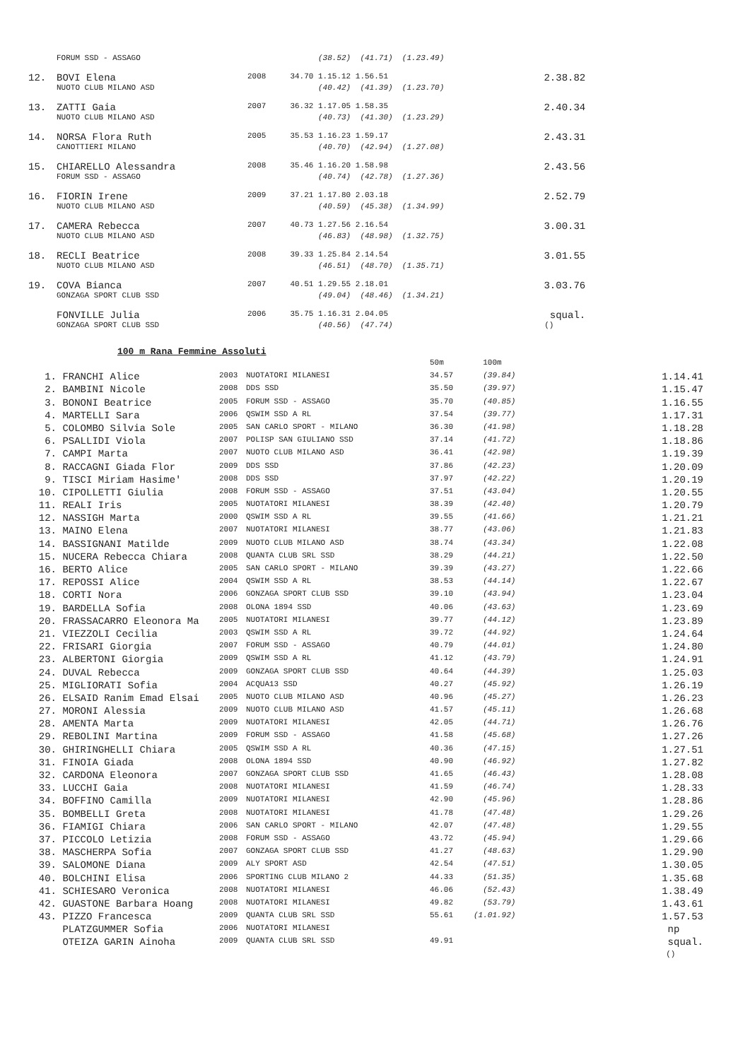| | FORUM SSD - ASSAGO | | | (38.52) (41.71) (1.23.49) | |
| 12. | BOVI Elena | 2008 | 34.70 | 1.15.12 1.56.51 | 2.38.82 |
| | NUOTO CLUB MILANO ASD | | | (40.42) (41.39) (1.23.70) | |
| 13. | ZATTI Gaia | 2007 | 36.32 | 1.17.05 1.58.35 | 2.40.34 |
| | NUOTO CLUB MILANO ASD | | | (40.73) (41.30) (1.23.29) | |
| 14. | NORSA Flora Ruth | 2005 | 35.53 | 1.16.23 1.59.17 | 2.43.31 |
| | CANOTTIERI MILANO | | | (40.70) (42.94) (1.27.08) | |
| 15. | CHIARELLO Alessandra | 2008 | 35.46 | 1.16.20 1.58.98 | 2.43.56 |
| | FORUM SSD - ASSAGO | | | (40.74) (42.78) (1.27.36) | |
| 16. | FIORIN Irene | 2009 | 37.21 | 1.17.80 2.03.18 | 2.52.79 |
| | NUOTO CLUB MILANO ASD | | | (40.59) (45.38) (1.34.99) | |
| 17. | CAMERA Rebecca | 2007 | 40.73 | 1.27.56 2.16.54 | 3.00.31 |
| | NUOTO CLUB MILANO ASD | | | (46.83) (48.98) (1.32.75) | |
| 18. | RECLI Beatrice | 2008 | 39.33 | 1.25.84 2.14.54 | 3.01.55 |
| | NUOTO CLUB MILANO ASD | | | (46.51) (48.70) (1.35.71) | |
| 19. | COVA Bianca | 2007 | 40.51 | 1.29.55 2.18.01 | 3.03.76 |
| | GONZAGA SPORT CLUB SSD | | | (49.04) (48.46) (1.34.21) | |
| | FONVILLE Julia | 2006 | 35.75 | 1.16.31 2.04.05 | squal. |
| | GONZAGA SPORT CLUB SSD | | | (40.56) (47.74) | () |
100 m Rana Femmine Assoluti
| | | | | 50m | 100m | |
| 1. | FRANCHI Alice | 2003 | NUOTATORI MILANESI | 34.57 | (39.84) | 1.14.41 |
| 2. | BAMBINI Nicole | 2008 | DDS SSD | 35.50 | (39.97) | 1.15.47 |
| 3. | BONONI Beatrice | 2005 | FORUM SSD - ASSAGO | 35.70 | (40.85) | 1.16.55 |
| 4. | MARTELLI Sara | 2006 | QSWIM SSD A RL | 37.54 | (39.77) | 1.17.31 |
| 5. | COLOMBO Silvia Sole | 2005 | SAN CARLO SPORT - MILANO | 36.30 | (41.98) | 1.18.28 |
| 6. | PSALLIDI Viola | 2007 | POLISP SAN GIULIANO SSD | 37.14 | (41.72) | 1.18.86 |
| 7. | CAMPI Marta | 2007 | NUOTO CLUB MILANO ASD | 36.41 | (42.98) | 1.19.39 |
| 8. | RACCAGNI Giada Flor | 2009 | DDS SSD | 37.86 | (42.23) | 1.20.09 |
| 9. | TISCI Miriam Hasime' | 2008 | DDS SSD | 37.97 | (42.22) | 1.20.19 |
| 10. | CIPOLLETTI Giulia | 2008 | FORUM SSD - ASSAGO | 37.51 | (43.04) | 1.20.55 |
| 11. | REALI Iris | 2005 | NUOTATORI MILANESI | 38.39 | (42.40) | 1.20.79 |
| 12. | NASSIGH Marta | 2000 | QSWIM SSD A RL | 39.55 | (41.66) | 1.21.21 |
| 13. | MAINO Elena | 2007 | NUOTATORI MILANESI | 38.77 | (43.06) | 1.21.83 |
| 14. | BASSIGNANI Matilde | 2009 | NUOTO CLUB MILANO ASD | 38.74 | (43.34) | 1.22.08 |
| 15. | NUCERA Rebecca Chiara | 2008 | QUANTA CLUB SRL SSD | 38.29 | (44.21) | 1.22.50 |
| 16. | BERTO Alice | 2005 | SAN CARLO SPORT - MILANO | 39.39 | (43.27) | 1.22.66 |
| 17. | REPOSSI Alice | 2004 | QSWIM SSD A RL | 38.53 | (44.14) | 1.22.67 |
| 18. | CORTI Nora | 2006 | GONZAGA SPORT CLUB SSD | 39.10 | (43.94) | 1.23.04 |
| 19. | BARDELLA Sofia | 2008 | OLONA 1894 SSD | 40.06 | (43.63) | 1.23.69 |
| 20. | FRASSACARRO Eleonora Ma | 2005 | NUOTATORI MILANESI | 39.77 | (44.12) | 1.23.89 |
| 21. | VIEZZOLI Cecilia | 2003 | QSWIM SSD A RL | 39.72 | (44.92) | 1.24.64 |
| 22. | FRISARI Giorgia | 2007 | FORUM SSD - ASSAGO | 40.79 | (44.01) | 1.24.80 |
| 23. | ALBERTONI Giorgia | 2009 | QSWIM SSD A RL | 41.12 | (43.79) | 1.24.91 |
| 24. | DUVAL Rebecca | 2009 | GONZAGA SPORT CLUB SSD | 40.64 | (44.39) | 1.25.03 |
| 25. | MIGLIORATI Sofia | 2004 | ACQUA13 SSD | 40.27 | (45.92) | 1.26.19 |
| 26. | ELSAID Ranim Emad Elsai | 2005 | NUOTO CLUB MILANO ASD | 40.96 | (45.27) | 1.26.23 |
| 27. | MORONI Alessia | 2009 | NUOTO CLUB MILANO ASD | 41.57 | (45.11) | 1.26.68 |
| 28. | AMENTA Marta | 2009 | NUOTATORI MILANESI | 42.05 | (44.71) | 1.26.76 |
| 29. | REBOLINI Martina | 2009 | FORUM SSD - ASSAGO | 41.58 | (45.68) | 1.27.26 |
| 30. | GHIRINGHELLI Chiara | 2005 | QSWIM SSD A RL | 40.36 | (47.15) | 1.27.51 |
| 31. | FINOIA Giada | 2008 | OLONA 1894 SSD | 40.90 | (46.92) | 1.27.82 |
| 32. | CARDONA Eleonora | 2007 | GONZAGA SPORT CLUB SSD | 41.65 | (46.43) | 1.28.08 |
| 33. | LUCCHI Gaia | 2008 | NUOTATORI MILANESI | 41.59 | (46.74) | 1.28.33 |
| 34. | BOFFINO Camilla | 2009 | NUOTATORI MILANESI | 42.90 | (45.96) | 1.28.86 |
| 35. | BOMBELLI Greta | 2008 | NUOTATORI MILANESI | 41.78 | (47.48) | 1.29.26 |
| 36. | FIAMIGI Chiara | 2006 | SAN CARLO SPORT - MILANO | 42.07 | (47.48) | 1.29.55 |
| 37. | PICCOLO Letizia | 2008 | FORUM SSD - ASSAGO | 43.72 | (45.94) | 1.29.66 |
| 38. | MASCHERPA Sofia | 2007 | GONZAGA SPORT CLUB SSD | 41.27 | (48.63) | 1.29.90 |
| 39. | SALOMONE Diana | 2009 | ALY SPORT ASD | 42.54 | (47.51) | 1.30.05 |
| 40. | BOLCHINI Elisa | 2006 | SPORTING CLUB MILANO 2 | 44.33 | (51.35) | 1.35.68 |
| 41. | SCHIESARO Veronica | 2008 | NUOTATORI MILANESI | 46.06 | (52.43) | 1.38.49 |
| 42. | GUASTONE Barbara Hoang | 2008 | NUOTATORI MILANESI | 49.82 | (53.79) | 1.43.61 |
| 43. | PIZZO Francesca | 2009 | QUANTA CLUB SRL SSD | 55.61 | (1.01.92) | 1.57.53 |
| | PLATZGUMMER Sofia | 2006 | NUOTATORI MILANESI | | | np |
| | OTEIZA GARIN Ainoha | 2009 | QUANTA CLUB SRL SSD | 49.91 | | squal. |
| | | | | | | () |